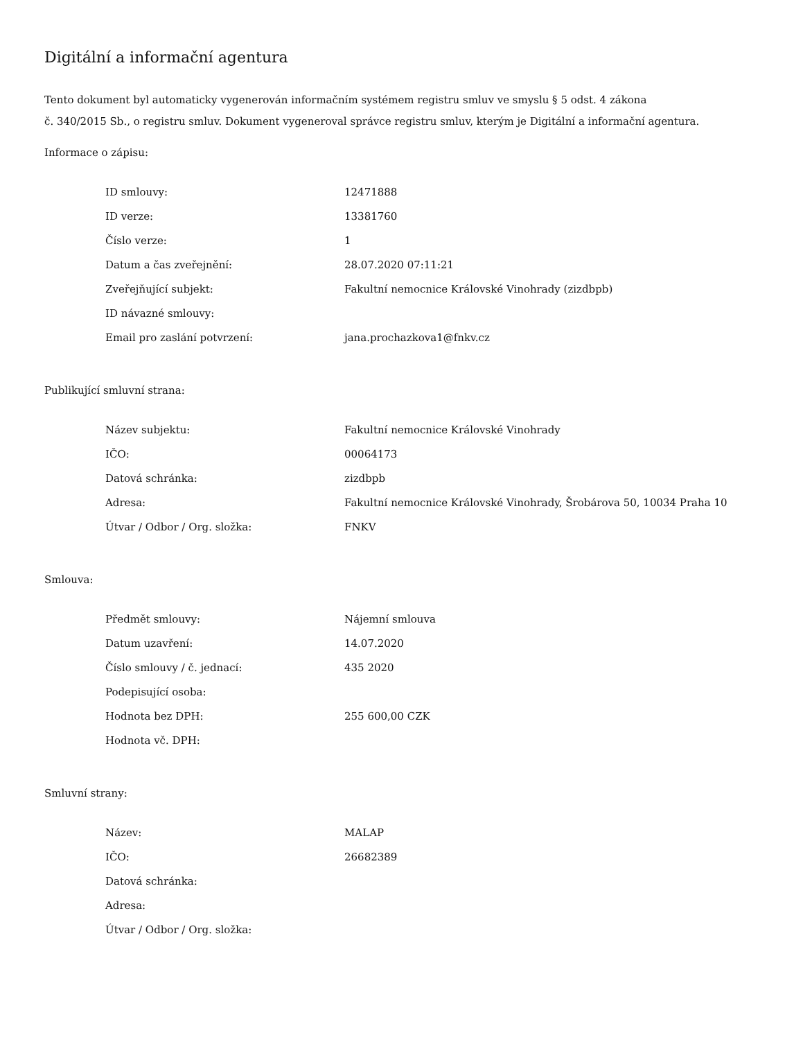Digitální a informační agentura
Tento dokument byl automaticky vygenerován informačním systémem registru smluv ve smyslu § 5 odst. 4 zákona
č. 340/2015 Sb., o registru smluv. Dokument vygeneroval správce registru smluv, kterým je Digitální a informační agentura.
Informace o zápisu:
| ID smlouvy: | 12471888 |
| ID verze: | 13381760 |
| Číslo verze: | 1 |
| Datum a čas zveřejnění: | 28.07.2020 07:11:21 |
| Zveřejňující subjekt: | Fakultní nemocnice Královské Vinohrady (zizdbpb) |
| ID návazné smlouvy: | |
| Email pro zaslání potvrzení: | jana.prochazkova1@fnkv.cz |
Publikující smluvní strana:
| Název subjektu: | Fakultní nemocnice Královské Vinohrady |
| IČO: | 00064173 |
| Datová schránka: | zizdbpb |
| Adresa: | Fakultní nemocnice Královské Vinohrady, Šrobárova 50, 10034 Praha 10 |
| Útvar / Odbor / Org. složka: | FNKV |
Smlouva:
| Předmět smlouvy: | Nájemní smlouva |
| Datum uzavření: | 14.07.2020 |
| Číslo smlouvy / č. jednací: | 435 2020 |
| Podepisující osoba: | |
| Hodnota bez DPH: | 255 600,00 CZK |
| Hodnota vč. DPH: | |
Smluvní strany:
| Název: | MALAP |
| IČO: | 26682389 |
| Datová schránka: | |
| Adresa: | |
| Útvar / Odbor / Org. složka: | |